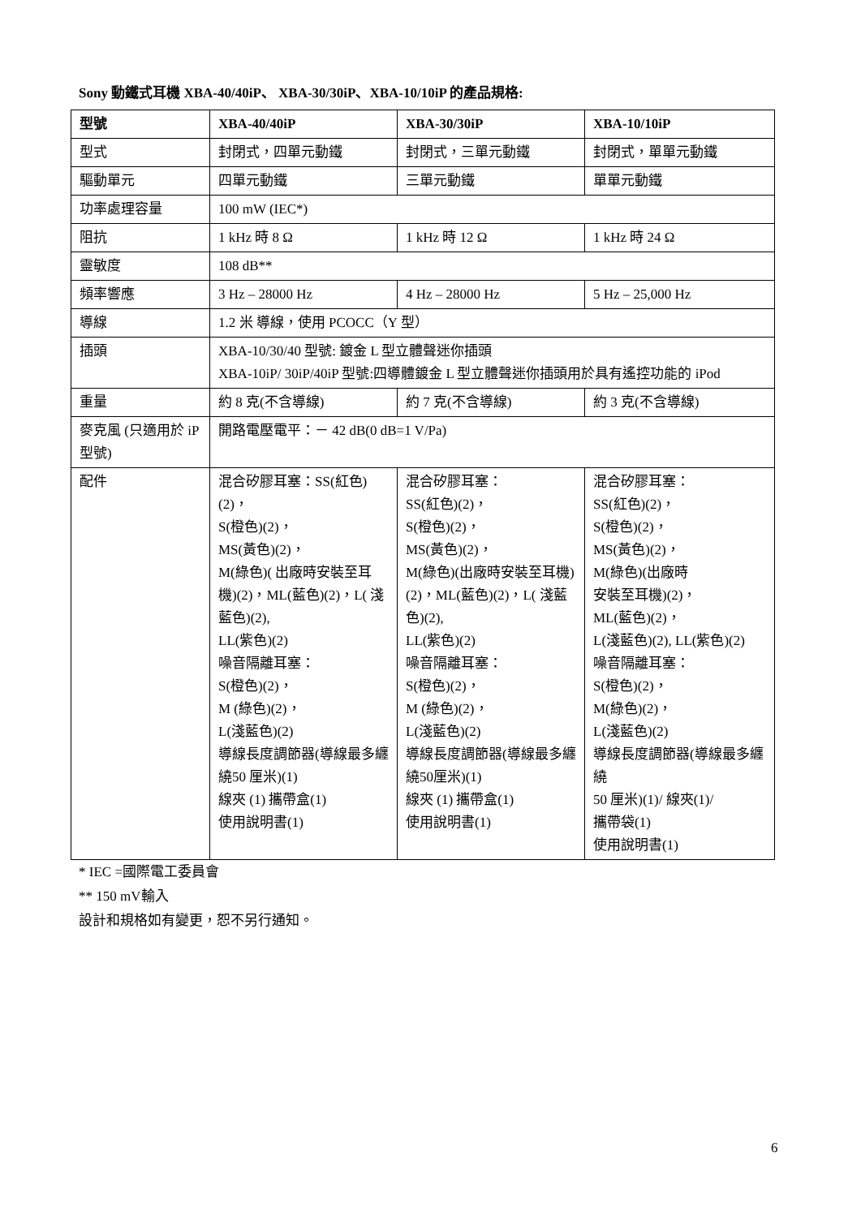Sony 動鐵式耳機 XBA-40/40iP、 XBA-30/30iP、XBA-10/10iP 的產品規格:
| 型號 | XBA-40/40iP | XBA-30/30iP | XBA-10/10iP |
| --- | --- | --- | --- |
| 型式 | 封閉式，四單元動鐵 | 封閉式，三單元動鐵 | 封閉式，單單元動鐵 |
| 驅動單元 | 四單元動鐵 | 三單元動鐵 | 單單元動鐵 |
| 功率處理容量 | 100 mW (IEC*) | | |
| 阻抗 | 1 kHz 時 8 Ω | 1 kHz 時 12 Ω | 1 kHz 時 24 Ω |
| 靈敏度 | 108 dB** | | |
| 頻率響應 | 3 Hz – 28000 Hz | 4 Hz – 28000 Hz | 5 Hz – 25,000 Hz |
| 導線 | 1.2 米 導線，使用 PCOCC（Y 型） | | |
| 插頭 | XBA-10/30/40 型號: 鍍金 L 型立體聲迷你插頭 XBA-10iP/ 30iP/40iP 型號:四導體鍍金 L 型立體聲迷你插頭用於具有遙控功能的 iPod | | |
| 重量 | 約 8 克(不含導線) | 約 7 克(不含導線) | 約 3 克(不含導線) |
| 麥克風 (只適用於 iP 型號) | 開路電壓電平：－ 42 dB(0 dB=1 V/Pa) | | |
| 配件 | 混合矽膠耳塞：SS(紅色)(2)， S(橙色)(2)， MS(黃色)(2)， M(綠色)( 出廠時安裝至耳機)(2)，ML(藍色)(2)，L( 淺藍色)(2), LL(紫色)(2) 噪音隔離耳塞： S(橙色)(2)， M (綠色)(2)， L(淺藍色)(2) 導線長度調節器(導線最多纏繞50 厘米)(1) 線夾 (1) 攜帶盒(1) 使用說明書(1) | 混合矽膠耳塞： SS(紅色)(2)， S(橙色)(2)， MS(黃色)(2)， M(綠色)(出廠時安裝至耳機)(2)，ML(藍色)(2)，L( 淺藍色)(2), LL(紫色)(2) 噪音隔離耳塞： S(橙色)(2)， M (綠色)(2)， L(淺藍色)(2) 導線長度調節器(導線最多纏繞50厘米)(1) 線夾 (1) 攜帶盒(1) 使用說明書(1) | 混合矽膠耳塞： SS(紅色)(2)， S(橙色)(2)， MS(黃色)(2)， M(綠色)(出廠時 安裝至耳機)(2)， ML(藍色)(2)， L(淺藍色)(2), LL(紫色)(2) 噪音隔離耳塞： S(橙色)(2)， M(綠色)(2)， L(淺藍色)(2) 導線長度調節器(導線最多纏繞 50 厘米)(1)/ 線夾(1)/ 攜帶袋(1) 使用說明書(1) |
* IEC =國際電工委員會
** 150 mV輸入
設計和規格如有變更，恕不另行通知。
6